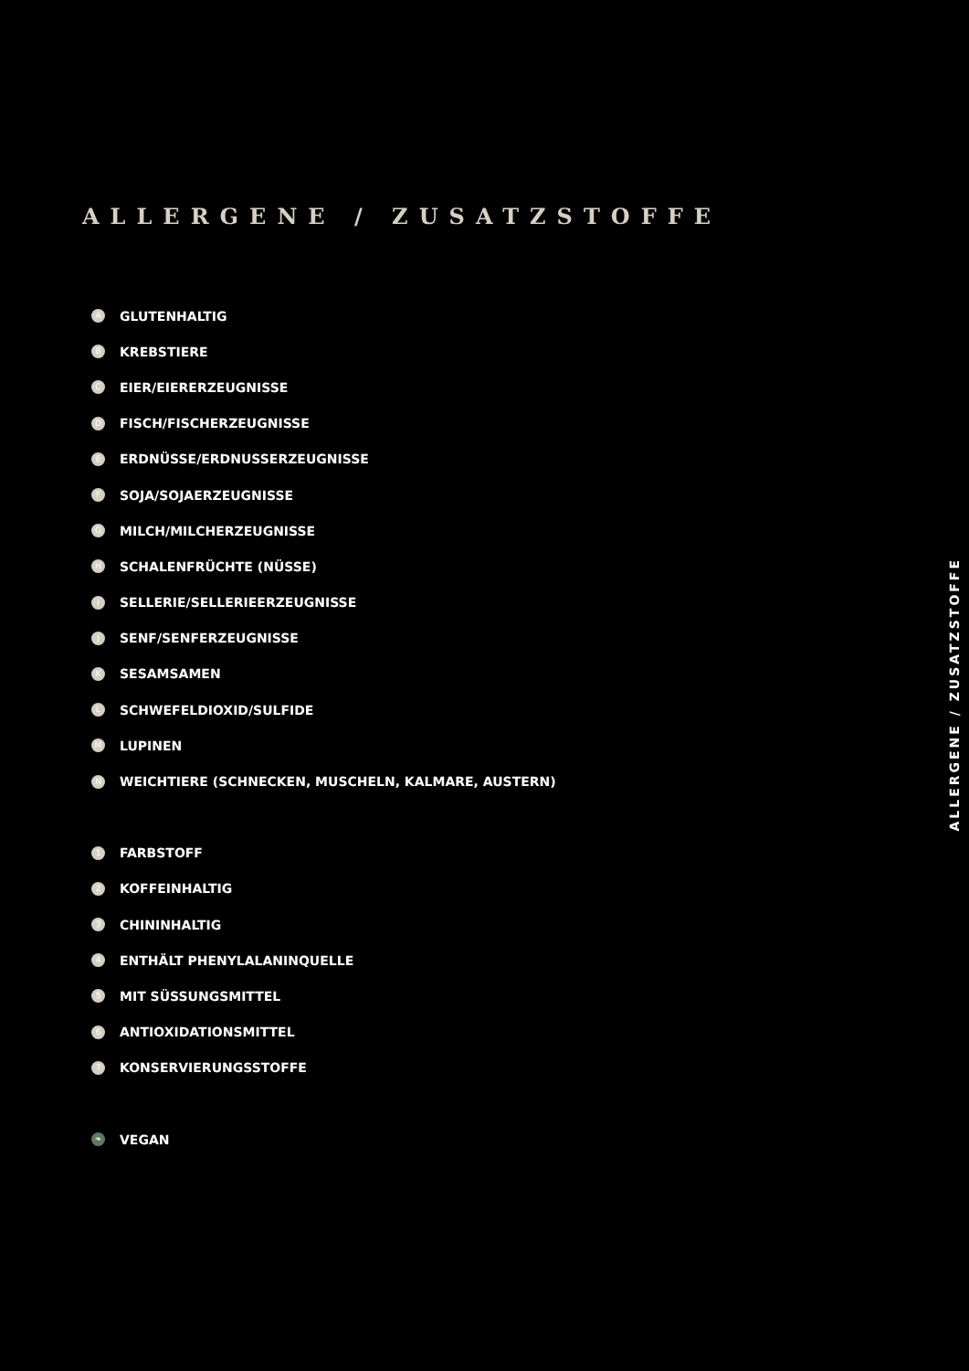ALLERGENE / ZUSATZSTOFFE
A GLUTENHALTIG
B KREBSTIERE
C EIER/EIERERZEUGNISSE
D FISCH/FISCHERZEUGNISSE
E ERDNÜSSE/ERDNUSSERZEUGNISSE
F SOJA/SOJAERZEUGNISSE
G MILCH/MILCHERZEUGNISSE
H SCHALENFRÜCHTE (NÜSSE)
I SELLERIE/SELLERIEERZEUGNISSE
J SENF/SENFERZEUGNISSE
K SESAMSAMEN
L SCHWEFELDIOXID/SULFIDE
M LUPINEN
N WEICHTIERE (SCHNECKEN, MUSCHELN, KALMARE, AUSTERN)
1 FARBSTOFF
2 KOFFEINHALTIG
3 CHININHALTIG
4 ENTHÄLT PHENYLALANINQUELLE
5 MIT SÜSSUNGSMITTEL
6 ANTIOXIDATIONSMITTEL
7 KONSERVIERUNGSSTOFFE
❧ VEGAN
ALLERGENE / ZUSATZSTOFFE